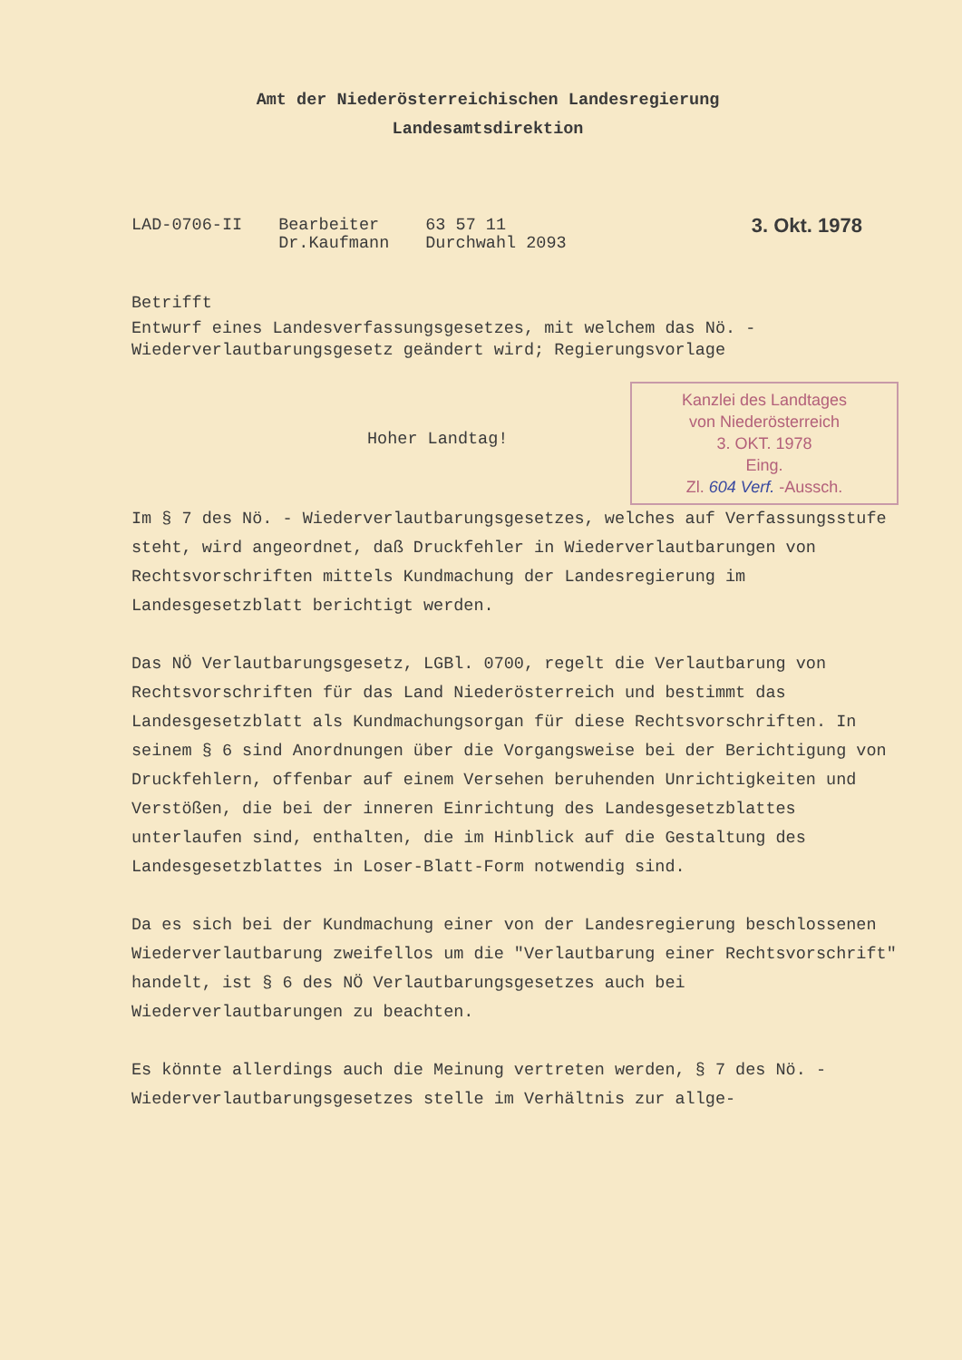Amt der Niederösterreichischen Landesregierung
Landesamtsdirektion
LAD-0706-II Bearbeiter
Dr.Kaufmann
63 57 11
Durchwahl 2093
3. Okt. 1978
Betrifft
Entwurf eines Landesverfassungsgesetzes, mit welchem das Nö. - Wiederverlautbarungsgesetz geändert wird; Regierungsvorlage
Kanzlei des Landtages
von Niederösterreich
3. OKT. 1978
Eing.
Zl. 604 Verf. -Aussch.
Hoher Landtag!
Im § 7 des Nö. - Wiederverlautbarungsgesetzes, welches auf Verfassungsstufe steht, wird angeordnet, daß Druckfehler in Wiederverlautbarungen von Rechtsvorschriften mittels Kundmachung der Landesregierung im Landesgesetzblatt berichtigt werden.
Das NÖ Verlautbarungsgesetz, LGBl. 0700, regelt die Verlautbarung von Rechtsvorschriften für das Land Niederösterreich und bestimmt das Landesgesetzblatt als Kundmachungsorgan für diese Rechtsvorschriften. In seinem § 6 sind Anordnungen über die Vorgangsweise bei der Berichtigung von Druckfehlern, offenbar auf einem Versehen beruhenden Unrichtigkeiten und Verstößen, die bei der inneren Einrichtung des Landesgesetzblattes unterlaufen sind, enthalten, die im Hinblick auf die Gestaltung des Landesgesetzblattes in Loser-Blatt-Form notwendig sind.
Da es sich bei der Kundmachung einer von der Landesregierung beschlossenen Wiederverlautbarung zweifellos um die "Verlautbarung einer Rechtsvorschrift" handelt, ist § 6 des NÖ Verlautbarungsgesetzes auch bei Wiederverlautbarungen zu beachten.
Es könnte allerdings auch die Meinung vertreten werden, § 7 des Nö. - Wiederverlautbarungsgesetzes stelle im Verhältnis zur allge-